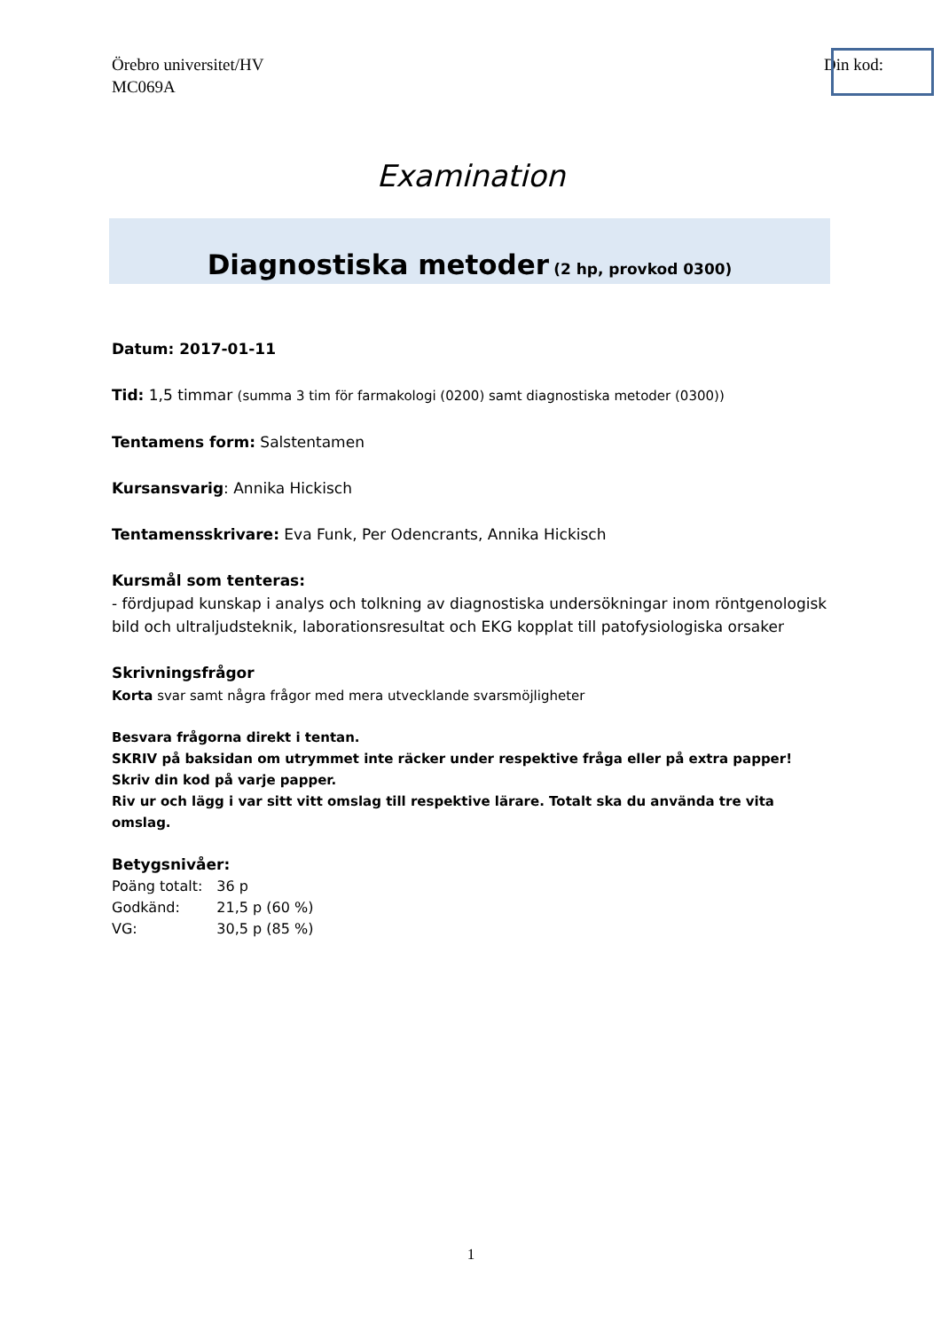Örebro universitet/HV
MC069A
Din kod:
Examination
Diagnostiska metoder (2 hp, provkod 0300)
Datum: 2017-01-11
Tid: 1,5 timmar (summa 3 tim för farmakologi (0200) samt diagnostiska metoder (0300))
Tentamens form: Salstentamen
Kursansvarig: Annika Hickisch
Tentamensskrivare: Eva Funk, Per Odencrants, Annika Hickisch
Kursmål som tenteras:
- fördjupad kunskap i analys och tolkning av diagnostiska undersökningar inom röntgenologisk bild och ultraljudsteknik, laborationsresultat och EKG kopplat till patofysiologiska orsaker
Skrivningsfrågor
Korta svar samt några frågor med mera utvecklande svarsmöjligheter
Besvara frågorna direkt i tentan.
SKRIV på baksidan om utrymmet inte räcker under respektive fråga eller på extra papper!
Skriv din kod på varje papper.
Riv ur och lägg i var sitt vitt omslag till respektive lärare. Totalt ska du använda tre vita omslag.
Betygsnivåer:
| Poäng totalt: | 36 p |
| Godkänd: | 21,5 p (60 %) |
| VG: | 30,5 p (85 %) |
1